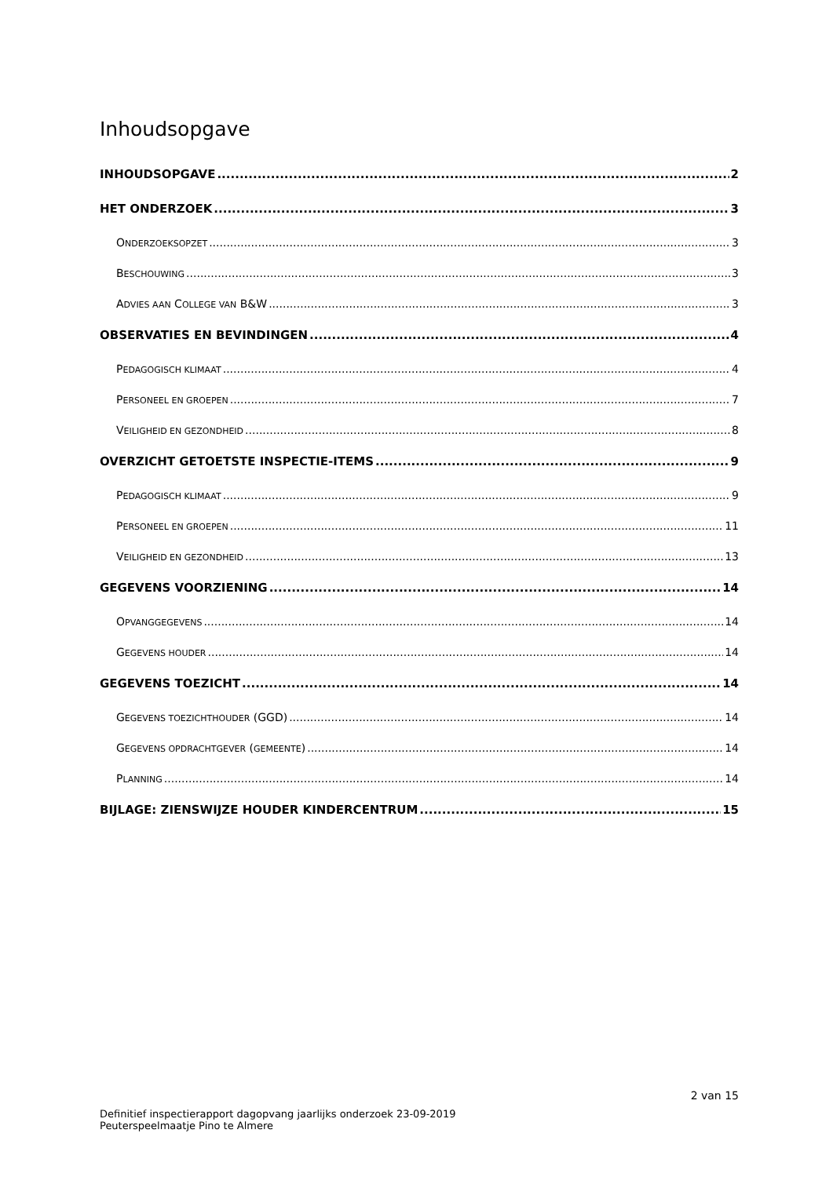Inhoudsopgave
INHOUDSOPGAVE 2
HET ONDERZOEK 3
ONDERZOEKSOPZET 3
BESCHOUWING 3
ADVIES AAN COLLEGE VAN B&W 3
OBSERVATIES EN BEVINDINGEN 4
PEDAGOGISCH KLIMAAT 4
PERSONEEL EN GROEPEN 7
VEILIGHEID EN GEZONDHEID 8
OVERZICHT GETOETSTE INSPECTIE-ITEMS 9
PEDAGOGISCH KLIMAAT 9
PERSONEEL EN GROEPEN 11
VEILIGHEID EN GEZONDHEID 13
GEGEVENS VOORZIENING 14
OPVANGGEGEVENS 14
GEGEVENS HOUDER 14
GEGEVENS TOEZICHT 14
GEGEVENS TOEZICHTHOUDER (GGD) 14
GEGEVENS OPDRACHTGEVER (GEMEENTE) 14
PLANNING 14
BIJLAGE: ZIENSWIJZE HOUDER KINDERCENTRUM 15
2 van 15
Definitief inspectierapport dagopvang jaarlijks onderzoek 23-09-2019
Peuterspeelmaatje Pino te Almere